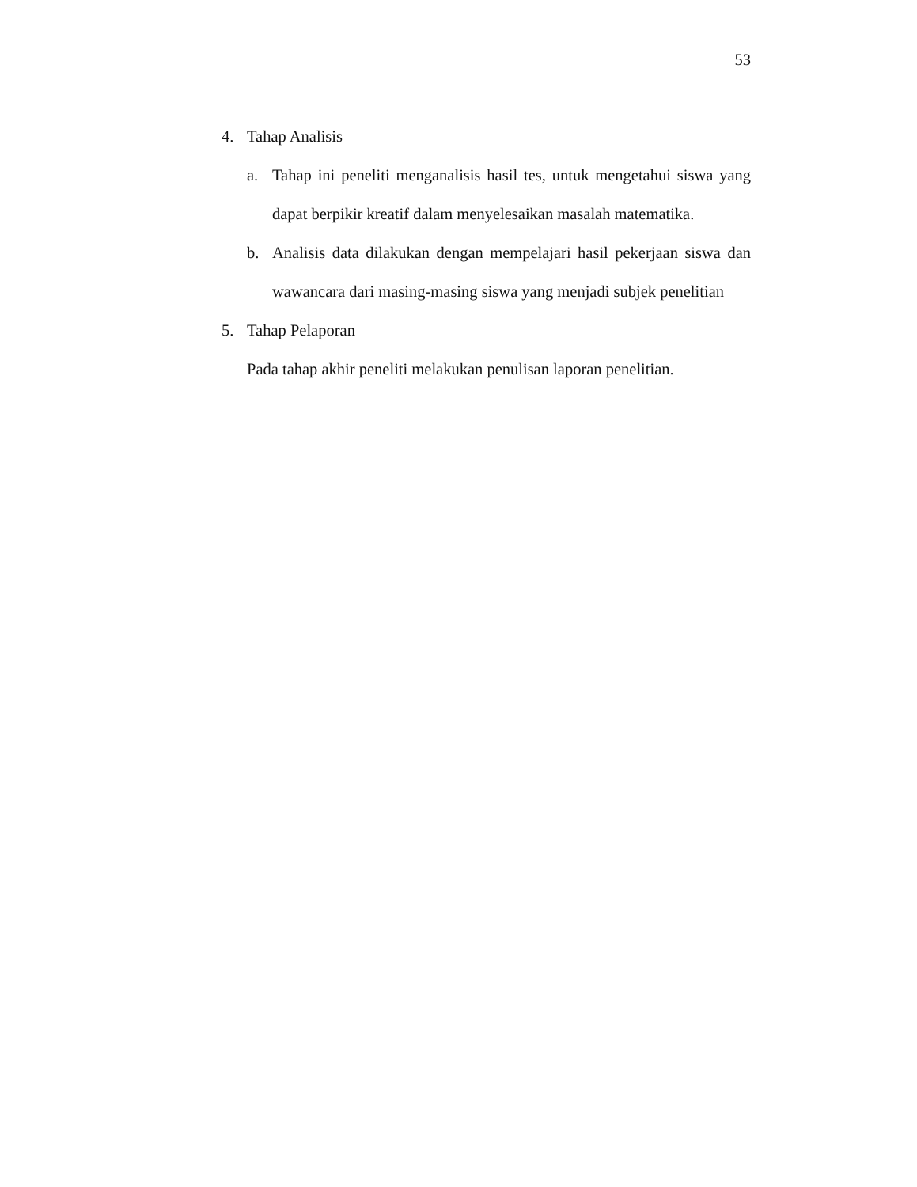53
4. Tahap Analisis
a. Tahap ini peneliti menganalisis hasil tes, untuk mengetahui siswa yang dapat berpikir kreatif dalam menyelesaikan masalah matematika.
b. Analisis data dilakukan dengan mempelajari hasil pekerjaan siswa dan wawancara dari masing-masing siswa yang menjadi subjek penelitian
5. Tahap Pelaporan
Pada tahap akhir peneliti melakukan penulisan laporan penelitian.